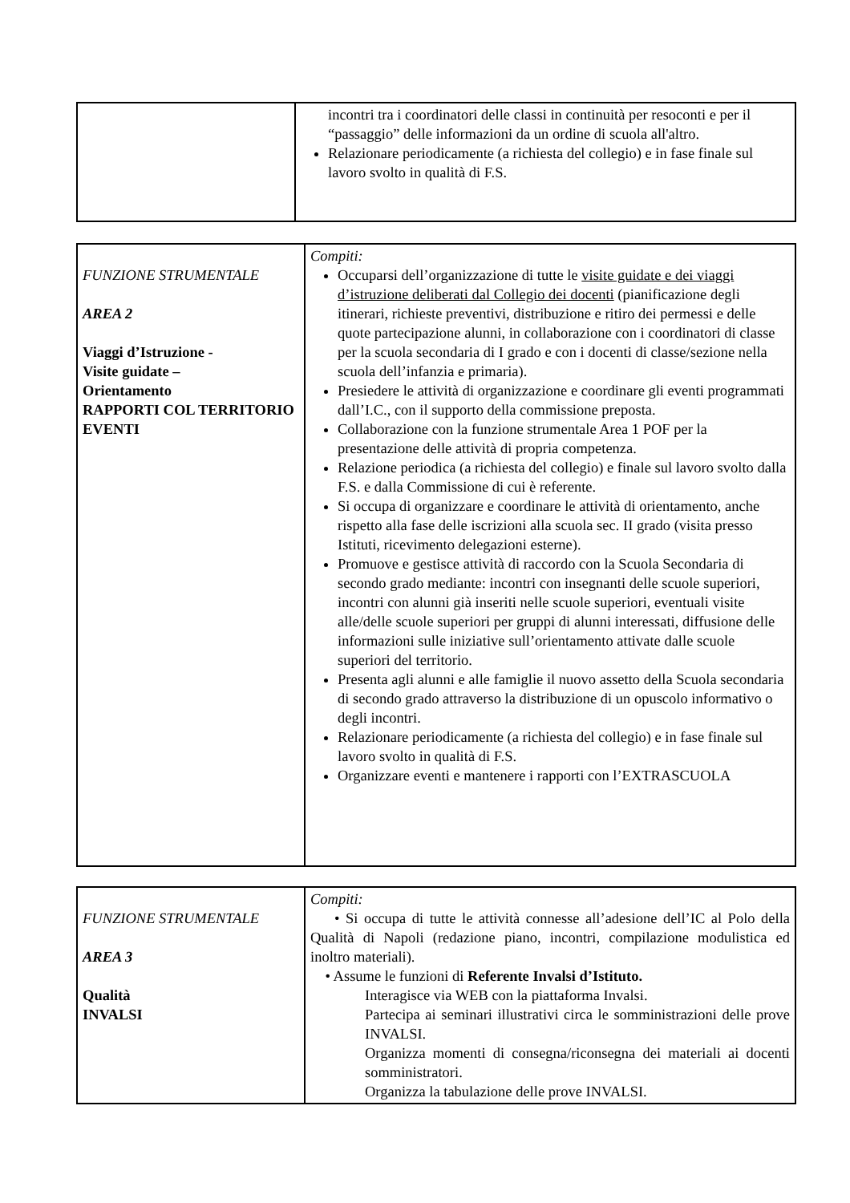| | incontri tra i coordinatori delle classi in continuità per resoconti e per il “passaggio” delle informazioni da un ordine di scuola all'altro. Relazionare periodicamente (a richiesta del collegio) e in fase finale sul lavoro svolto in qualità di F.S. |
| FUNZIONE STRUMENTALE AREA 2 Viaggi d’Istruzione - Visite guidate – Orientamento RAPPORTI COL TERRITORIO EVENTI | Compiti: Occuparsi dell’organizzazione di tutte le visite guidate e dei viaggi d’istruzione deliberati dal Collegio dei docenti (pianificazione degli itinerari, richieste preventivi, distribuzione e ritiro dei permessi e delle quote partecipazione alunni, in collaborazione con i coordinatori di classe per la scuola secondaria di I grado e con i docenti di classe/sezione nella scuola dell’infanzia e primaria). Presiedere le attività di organizzazione e coordinare gli eventi programmati dall’I.C., con il supporto della commissione preposta. Collaborazione con la funzione strumentale Area 1 POF per la presentazione delle attività di propria competenza. Relazione periodica (a richiesta del collegio) e finale sul lavoro svolto dalla F.S. e dalla Commissione di cui è referente. Si occupa di organizzare e coordinare le attività di orientamento, anche rispetto alla fase delle iscrizioni alla scuola sec. II grado (visita presso Istituti, ricevimento delegazioni esterne). Promuove e gestisce attività di raccordo con la Scuola Secondaria di secondo grado mediante: incontri con insegnanti delle scuole superiori, incontri con alunni già inseriti nelle scuole superiori, eventuali visite alle/delle scuole superiori per gruppi di alunni interessati, diffusione delle informazioni sulle iniziative sull’orientamento attivate dalle scuole superiori del territorio. Presenta agli alunni e alle famiglie il nuovo assetto della Scuola secondaria di secondo grado attraverso la distribuzione di un opuscolo informativo o degli incontri. Relazionare periodicamente (a richiesta del collegio) e in fase finale sul lavoro svolto in qualità di F.S. Organizzare eventi e mantenere i rapporti con l’EXTRASCUOLA |
| FUNZIONE STRUMENTALE AREA 3 Qualità INVALSI | Compiti: • Si occupa di tutte le attività connesse all’adesione dell’IC al Polo della Qualità di Napoli (redazione piano, incontri, compilazione modulistica ed inoltro materiali). • Assume le funzioni di Referente Invalsi d’Istituto. Interagisce via WEB con la piattaforma Invalsi. Partecipa ai seminari illustrativi circa le somministrazioni delle prove INVALSI. Organizza momenti di consegna/riconsegna dei materiali ai docenti somministratori. Organizza la tabulazione delle prove INVALSI. |